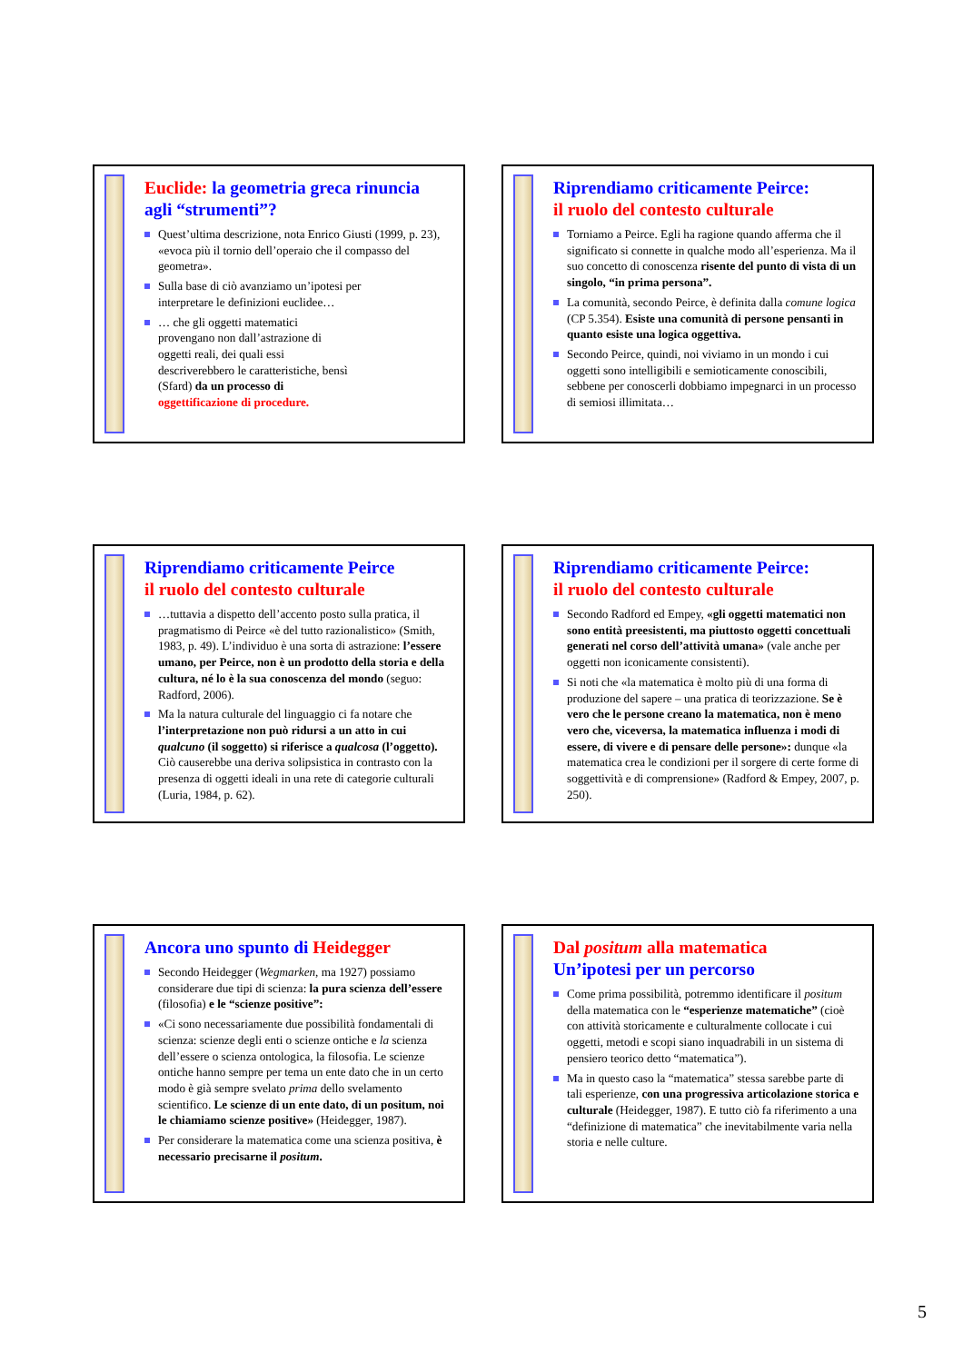Euclide: la geometria greca rinuncia agli “strumenti”?
Quest’ultima descrizione, nota Enrico Giusti (1999, p. 23), «evoca più il tornio dell’operaio che il compasso del geometra».
Sulla base di ciò avanziamo un’ipotesi per interpretare le definizioni euclidee…
… che gli oggetti matematici provengano non dall’astrazione di oggetti reali, dei quali essi descriverebbero le caratteristiche, bensì (Sfard) da un processo di oggettificazione di procedure.
Riprendiamo criticamente Peirce:
il ruolo del contesto culturale
Torniamo a Peirce. Egli ha ragione quando afferma che il significato si connette in qualche modo all’esperienza. Ma il suo concetto di conoscenza risente del punto di vista di un singolo, “in prima persona”.
La comunità, secondo Peirce, è definita dalla comune logica (CP 5.354). Esiste una comunità di persone pensanti in quanto esiste una logica oggettiva.
Secondo Peirce, quindi, noi viviamo in un mondo i cui oggetti sono intelligibili e semioticamente conoscibili, sebbene per conoscerli dobbiamo impegnarci in un processo di semiosi illimitata…
Riprendiamo criticamente Peirce
il ruolo del contesto culturale
…tuttavia a dispetto dell’accento posto sulla pratica, il pragmatismo di Peirce «è del tutto razionalistico» (Smith, 1983, p. 49). L’individuo è una sorta di astrazione: l’essere umano, per Peirce, non è un prodotto della storia e della cultura, né lo è la sua conoscenza del mondo (seguo: Radford, 2006).
Ma la natura culturale del linguaggio ci fa notare che l’interpretazione non può ridursi a un atto in cui qualcuno (il soggetto) si riferisce a qualcosa (l’oggetto). Ciò causerebbe una deriva solipsistica in contrasto con la presenza di oggetti ideali in una rete di categorie culturali (Luria, 1984, p. 62).
Riprendiamo criticamente Peirce:
il ruolo del contesto culturale
Secondo Radford ed Empey, «gli oggetti matematici non sono entità preesistenti, ma piuttosto oggetti concettuali generati nel corso dell’attività umana» (vale anche per oggetti non iconicamente consistenti).
Si noti che «la matematica è molto più di una forma di produzione del sapere – una pratica di teorizzazione. Se è vero che le persone creano la matematica, non è meno vero che, viceversa, la matematica influenza i modi di essere, di vivere e di pensare delle persone»: dunque «la matematica crea le condizioni per il sorgere di certe forme di soggettività e di comprensione» (Radford & Empey, 2007, p. 250).
Ancora uno spunto di Heidegger
Secondo Heidegger (Wegmarken, ma 1927) possiamo considerare due tipi di scienza: la pura scienza dell’essere (filosofia) e le “scienze positive”:
«Ci sono necessariamente due possibilità fondamentali di scienza: scienze degli enti o scienze ontiche e la scienza dell’essere o scienza ontologica, la filosofia. Le scienze ontiche hanno sempre per tema un ente dato che in un certo modo è già sempre svelato prima dello svelamento scientifico. Le scienze di un ente dato, di un positum, noi le chiamiamo scienze positive» (Heidegger, 1987).
Per considerare la matematica come una scienza positiva, è necessario precisarne il positum.
Dal positum alla matematica
Un’ipotesi per un percorso
Come prima possibilità, potremmo identificare il positum della matematica con le “esperienze matematiche” (cioè con attività storicamente e culturalmente collocate i cui oggetti, metodi e scopi siano inquadrabili in un sistema di pensiero teorico detto “matematica”).
Ma in questo caso la “matematica” stessa sarebbe parte di tali esperienze, con una progressiva articolazione storica e culturale (Heidegger, 1987). E tutto ciò fa riferimento a una “definizione di matematica” che inevitabilmente varia nella storia e nelle culture.
5